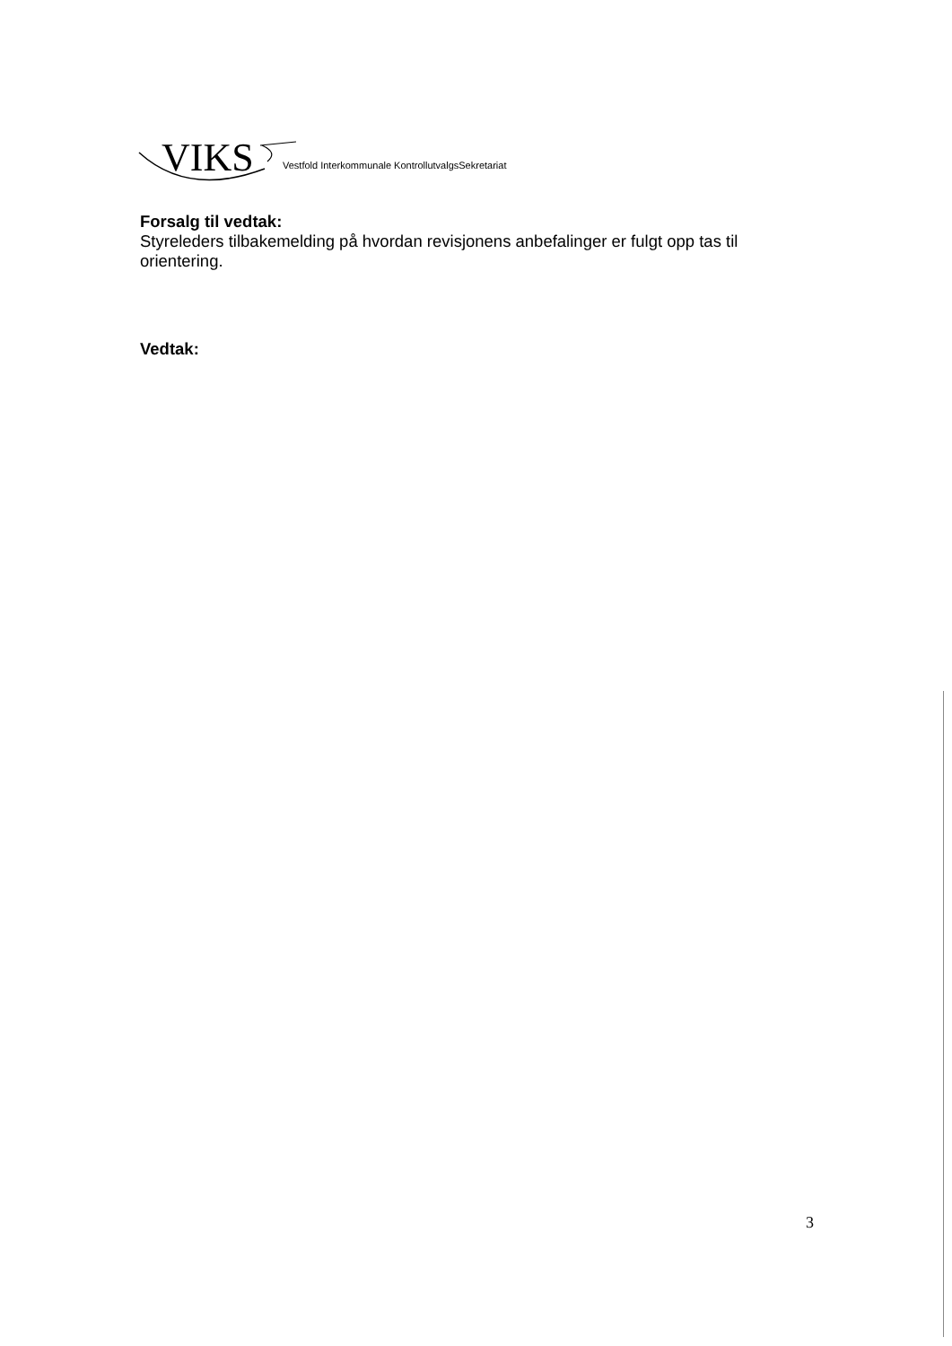VIKS Vestfold Interkommunale KontrollutvalgsSekretariat
Forsalg til vedtak:
Styreleders tilbakemelding på hvordan revisjonens anbefalinger er fulgt opp tas til orientering.
Vedtak:
3